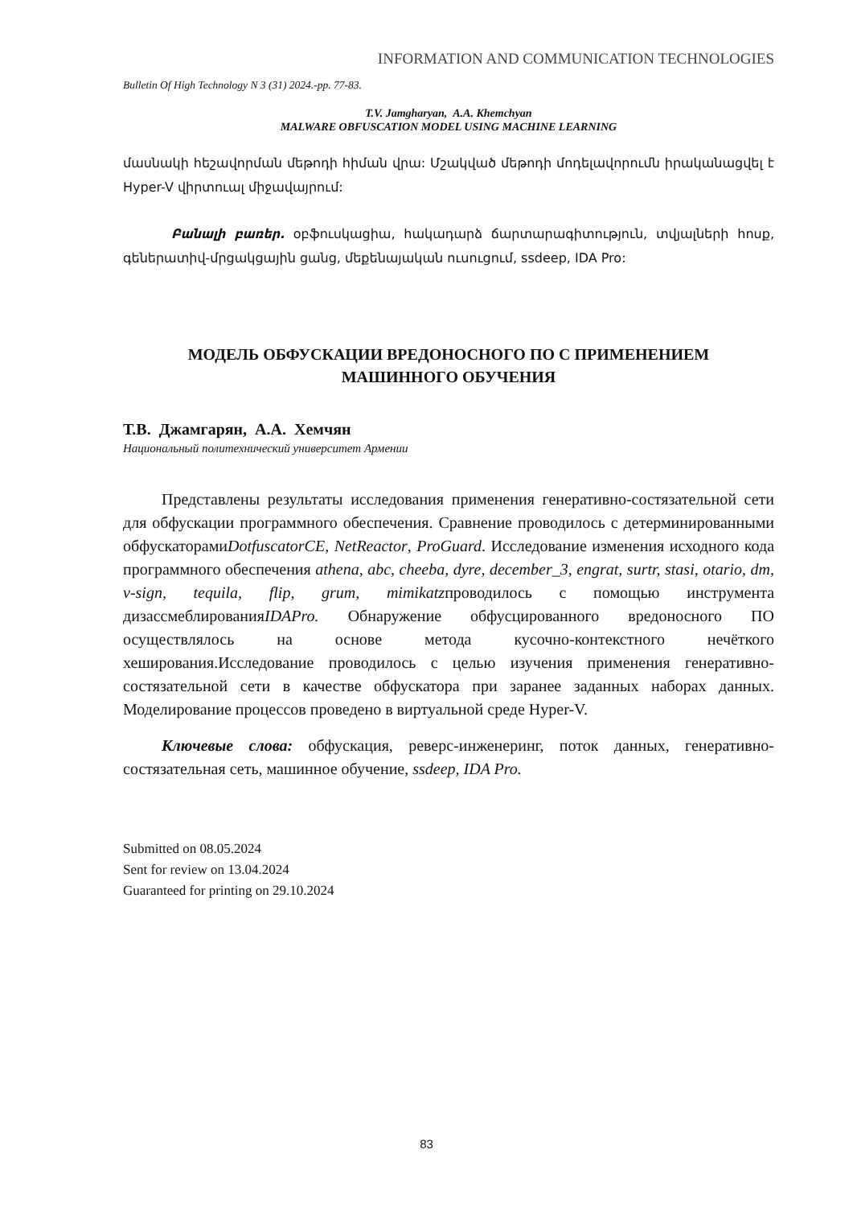INFORMATION AND COMMUNICATION TECHNOLOGIES
Bulletin Of High Technology N 3 (31) 2024.-pp. 77-83.
T.V. Jamgharyan, A.A. Khemchyan
MALWARE OBFUSCATION MODEL USING MACHINE LEARNING
մասնակի հեշավորման մեթոդի հիման վրա: Մշակված մեթոդի մոդելավորումն իրականացվել է Hyper-V վիրտուալ միջավայրում:
Բանալի բառեր. օբֆուսկացիա, հակադարձ ճարտարագիտություն, տվյալների հոսք, գեներատիվ-մրցակցային ցանց, մեքենայական ուսուցում, ssdeep, IDA Pro:
МОДЕЛЬ ОБФУСКАЦИИ ВРЕДОНОСНОГО ПО С ПРИМЕНЕНИЕМ
МАШИННОГО ОБУЧЕНИЯ
Т.В. Джамгарян, А.А. Хемчян
Национальный политехнический университет Армении
Представлены результаты исследования применения генеративно-состязательной сети для обфускации программного обеспечения. Сравнение проводилось с детерминированными обфускаторамиDotfuscatorCE, NetReactor, ProGuard. Исследование изменения исходного кода программного обеспечения athena, abc, cheeba, dyre, december_3, engrat, surtr, stasi, otario, dm, v-sign, tequila, flip, grum, mimikatzпроводилось с помощью инструмента дизассмеблированияIDAPro. Обнаружение обфусцированного вредоносного ПО осуществлялось на основе метода кусочно-контекстного нечёткого хеширования.Исследование проводилось с целью изучения применения генеративно-состязательной сети в качестве обфускатора при заранее заданных наборах данных. Моделирование процессов проведено в виртуальной среде Hyper-V.
Ключевые слова: обфускация, реверс-инженеринг, поток данных, генеративно-состязательная сеть, машинное обучение, ssdeep, IDA Pro.
Submitted on 08.05.2024
Sent for review on 13.04.2024
Guaranteed for printing on 29.10.2024
83